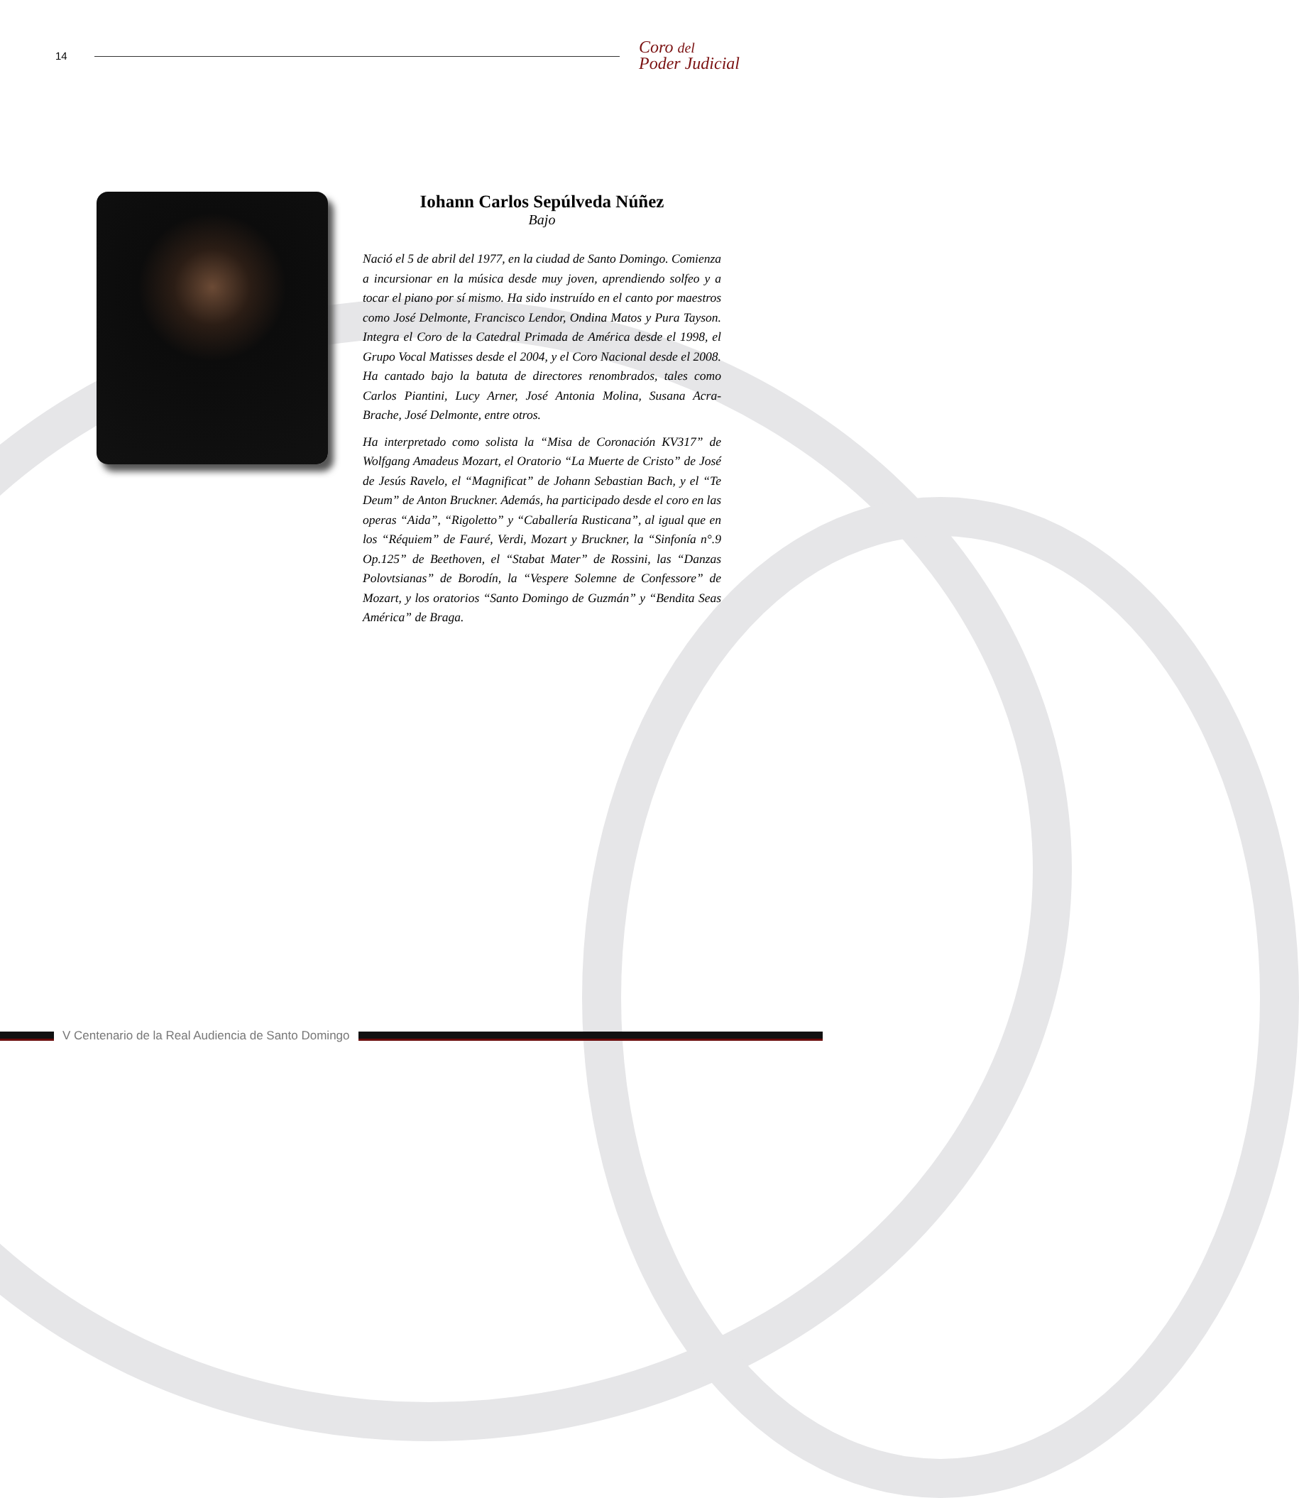14
Coro del
Poder Judicial
Iohann Carlos Sepúlveda Núñez
Bajo
Nació el 5 de abril del 1977, en la ciudad de Santo Domingo. Comienza a incursionar en la música desde muy joven, aprendiendo solfeo y a tocar el piano por sí mismo. Ha sido instruído en el canto por maestros como José Delmonte, Francisco Lendor, Ondina Matos y Pura Tayson. Integra el Coro de la Catedral Primada de América desde el 1998, el Grupo Vocal Matisses desde el 2004, y el Coro Nacional desde el 2008. Ha cantado bajo la batuta de directores renombrados, tales como Carlos Piantini, Lucy Arner, José Antonia Molina, Susana Acra-Brache, José Delmonte, entre otros.
Ha interpretado como solista la “Misa de Coronación KV317” de Wolfgang Amadeus Mozart, el Oratorio “La Muerte de Cristo” de José de Jesús Ravelo, el “Magnificat” de Johann Sebastian Bach, y el “Te Deum” de Anton Bruckner. Además, ha participado desde el coro en las operas “Aida”, “Rigoletto” y “Caballería Rusticana”, al igual que en los “Réquiem” de Fauré, Verdi, Mozart y Bruckner, la “Sinfonía n°.9 Op.125” de Beethoven, el “Stabat Mater” de Rossini, las “Danzas Polovtsianas” de Borodín, la “Vespere Solemne de Confessore” de Mozart, y los oratorios “Santo Domingo de Guzmán” y “Bendita Seas América” de Braga.
V Centenario de la Real Audiencia de Santo Domingo